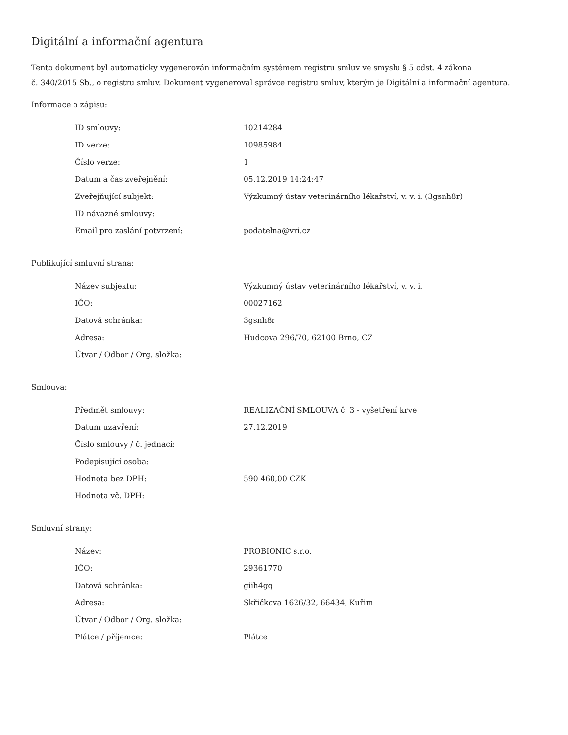Digitální a informační agentura
Tento dokument byl automaticky vygenerován informačním systémem registru smluv ve smyslu § 5 odst. 4 zákona
č. 340/2015 Sb., o registru smluv. Dokument vygeneroval správce registru smluv, kterým je Digitální a informační agentura.
Informace o zápisu:
| ID smlouvy: | 10214284 |
| ID verze: | 10985984 |
| Číslo verze: | 1 |
| Datum a čas zveřejnění: | 05.12.2019 14:24:47 |
| Zveřejňující subjekt: | Výzkumný ústav veterinárního lékařství, v. v. i. (3gsnh8r) |
| ID návazné smlouvy: | |
| Email pro zaslání potvrzení: | podatelna@vri.cz |
Publikující smluvní strana:
| Název subjektu: | Výzkumný ústav veterinárního lékařství, v. v. i. |
| IČO: | 00027162 |
| Datová schránka: | 3gsnh8r |
| Adresa: | Hudcova 296/70, 62100 Brno, CZ |
| Útvar / Odbor / Org. složka: | |
Smlouva:
| Předmět smlouvy: | REALIZAČNÍ SMLOUVA č. 3 - vyšetření krve |
| Datum uzavření: | 27.12.2019 |
| Číslo smlouvy / č. jednací: | |
| Podepisující osoba: | |
| Hodnota bez DPH: | 590 460,00 CZK |
| Hodnota vč. DPH: | |
Smluvní strany:
| Název: | PROBIONIC s.r.o. |
| IČO: | 29361770 |
| Datová schránka: | giih4gq |
| Adresa: | Skřičkova 1626/32, 66434, Kuřim |
| Útvar / Odbor / Org. složka: | |
| Plátce / příjemce: | Plátce |